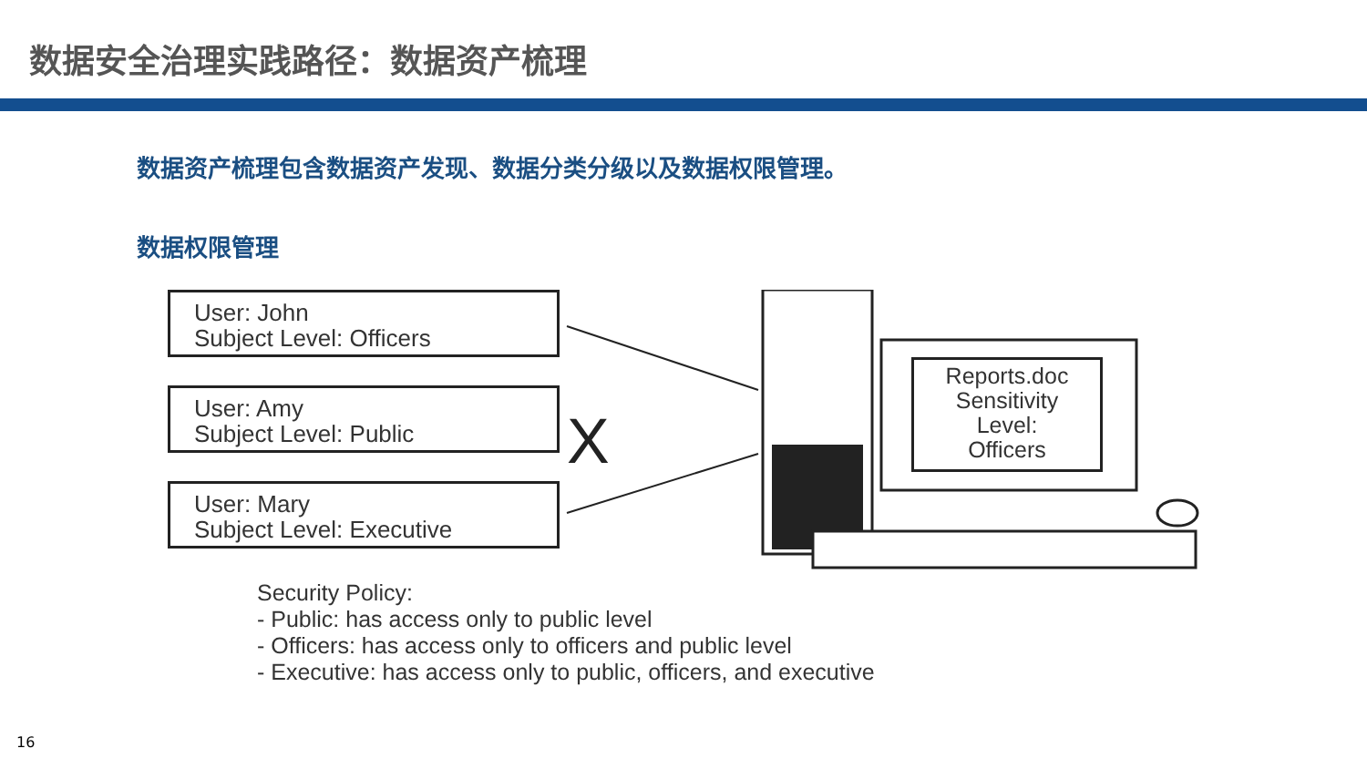数据安全治理实践路径：数据资产梳理
数据资产梳理包含数据资产发现、数据分类分级以及数据权限管理。
数据权限管理
X
User: John
Subject Level: Officers
User: Amy
Subject Level: Public
User: Mary
Subject Level: Executive
Reports.doc
Sensitivity
Level:
Officers
Security Policy:
- Public: has access only to public level
- Officers: has access only to officers and public level
- Executive: has access only to public, officers, and executive
16